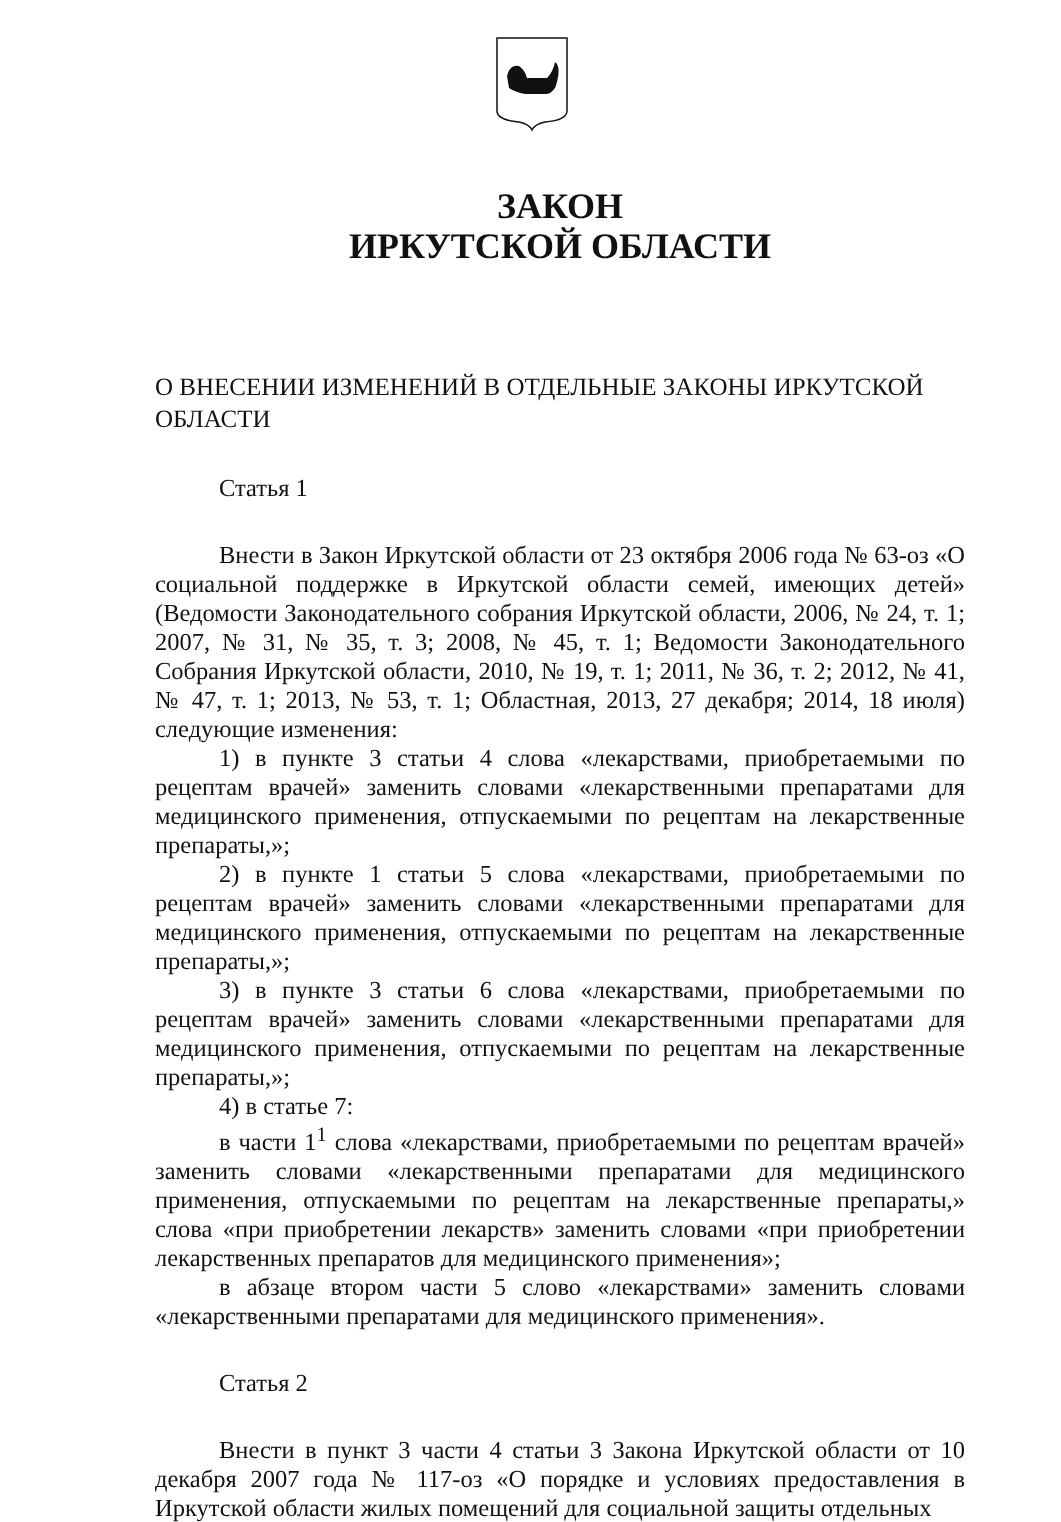ЗАКОН
ИРКУТСКОЙ ОБЛАСТИ
О ВНЕСЕНИИ ИЗМЕНЕНИЙ В ОТДЕЛЬНЫЕ ЗАКОНЫ ИРКУТСКОЙ ОБЛАСТИ
Статья 1
Внести в Закон Иркутской области от 23 октября 2006 года № 63-оз «О социальной поддержке в Иркутской области семей, имеющих детей» (Ведомости Законодательного собрания Иркутской области, 2006, № 24, т. 1; 2007, № 31, № 35, т. 3; 2008, № 45, т. 1; Ведомости Законодательного Собрания Иркутской области, 2010, № 19, т. 1; 2011, № 36, т. 2; 2012, № 41, № 47, т. 1; 2013, № 53, т. 1; Областная, 2013, 27 декабря; 2014, 18 июля) следующие изменения:
1) в пункте 3 статьи 4 слова «лекарствами, приобретаемыми по рецептам врачей» заменить словами «лекарственными препаратами для медицинского применения, отпускаемыми по рецептам на лекарственные препараты,»;
2) в пункте 1 статьи 5 слова «лекарствами, приобретаемыми по рецептам врачей» заменить словами «лекарственными препаратами для медицинского применения, отпускаемыми по рецептам на лекарственные препараты,»;
3) в пункте 3 статьи 6 слова «лекарствами, приобретаемыми по рецептам врачей» заменить словами «лекарственными препаратами для медицинского применения, отпускаемыми по рецептам на лекарственные препараты,»;
4) в статье 7:
в части 1<sup>1</sup> слова «лекарствами, приобретаемыми по рецептам врачей» заменить словами «лекарственными препаратами для медицинского применения, отпускаемыми по рецептам на лекарственные препараты,» слова «при приобретении лекарств» заменить словами «при приобретении лекарственных препаратов для медицинского применения»;
в абзаце втором части 5 слово «лекарствами» заменить словами «лекарственными препаратами для медицинского применения».
Статья 2
Внести в пункт 3 части 4 статьи 3 Закона Иркутской области от 10 декабря 2007 года № 117-оз «О порядке и условиях предоставления в Иркутской области жилых помещений для социальной защиты отдельных